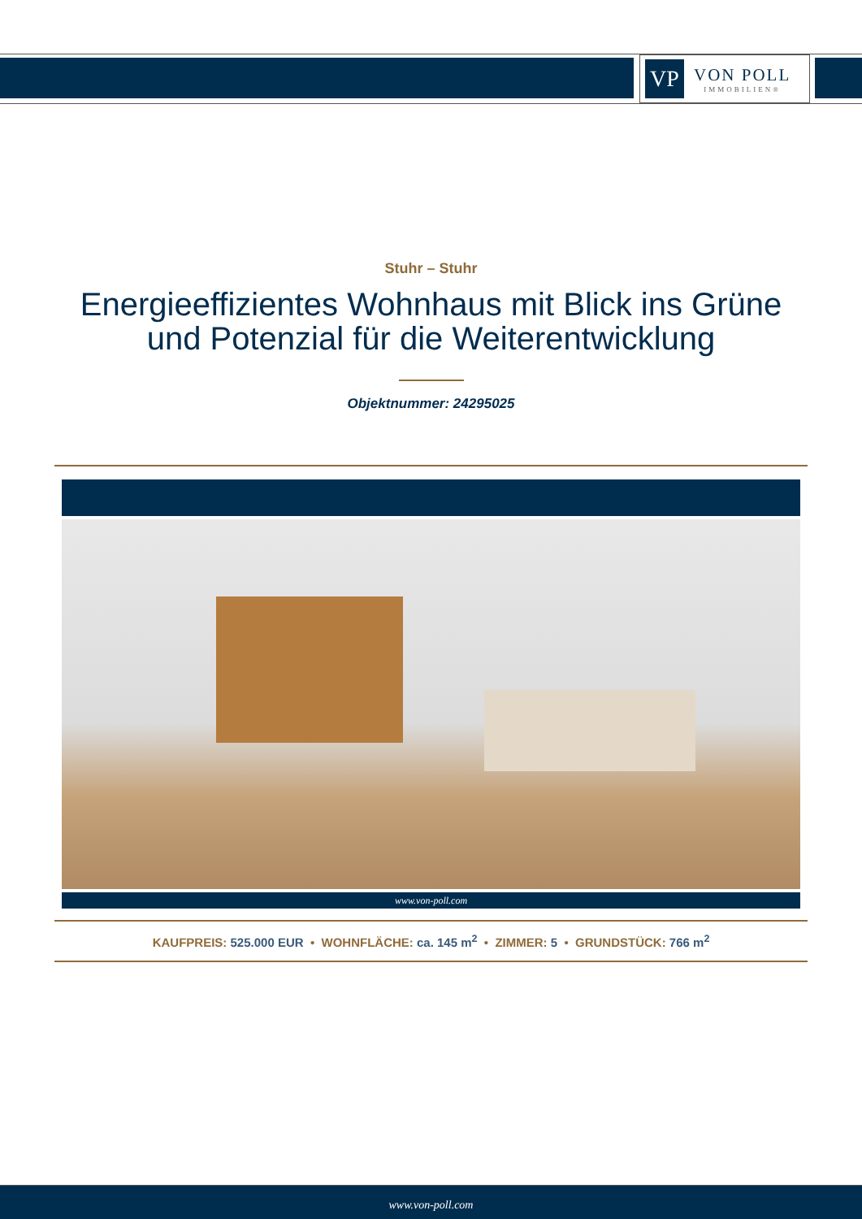VP
VON POLL
IMMOBILIEN®
Stuhr – Stuhr
Energieeffizientes Wohnhaus mit Blick ins Grüne
und Potenzial für die Weiterentwicklung
Objektnummer: 24295025
www.von-poll.com
KAUFPREIS: 525.000 EUR • WOHNFLÄCHE: ca. 145 m<sup>2</sup> • ZIMMER: 5 • GRUNDSTÜCK: 766 m<sup>2</sup>
www.von-poll.com